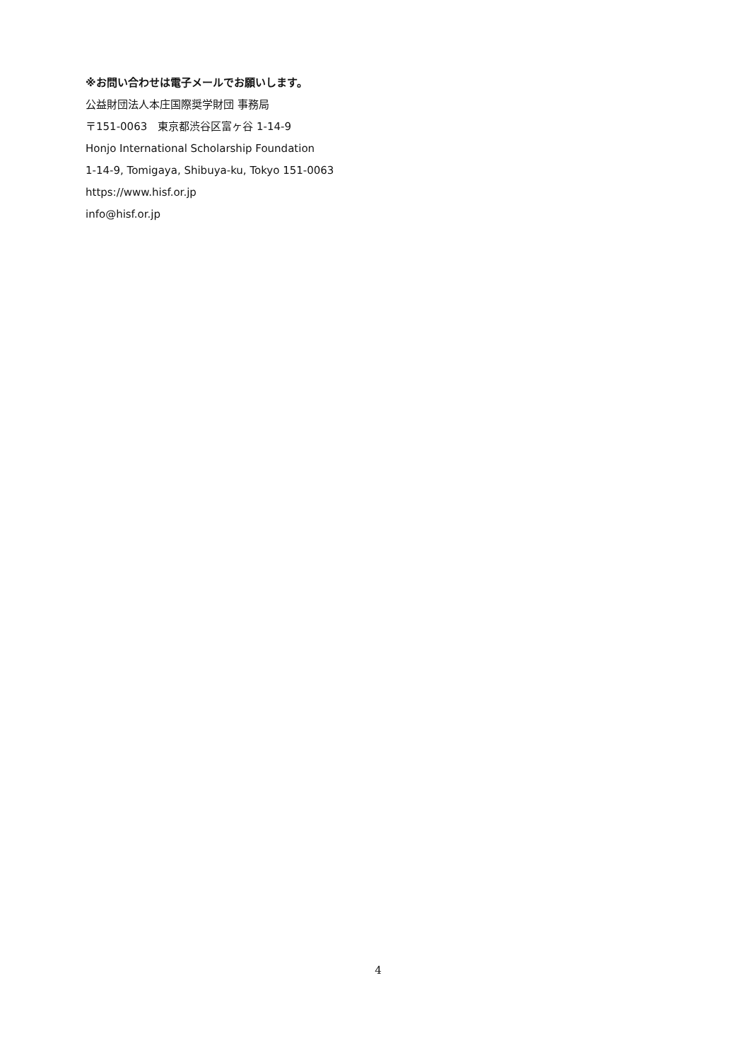※お問い合わせは電子メールでお願いします。
公益財団法人本庄国際奨学財団 事務局
〒151-0063　東京都渋谷区富ヶ谷 1-14-9
Honjo International Scholarship Foundation
1-14-9, Tomigaya, Shibuya-ku, Tokyo 151-0063
https://www.hisf.or.jp
info@hisf.or.jp
4